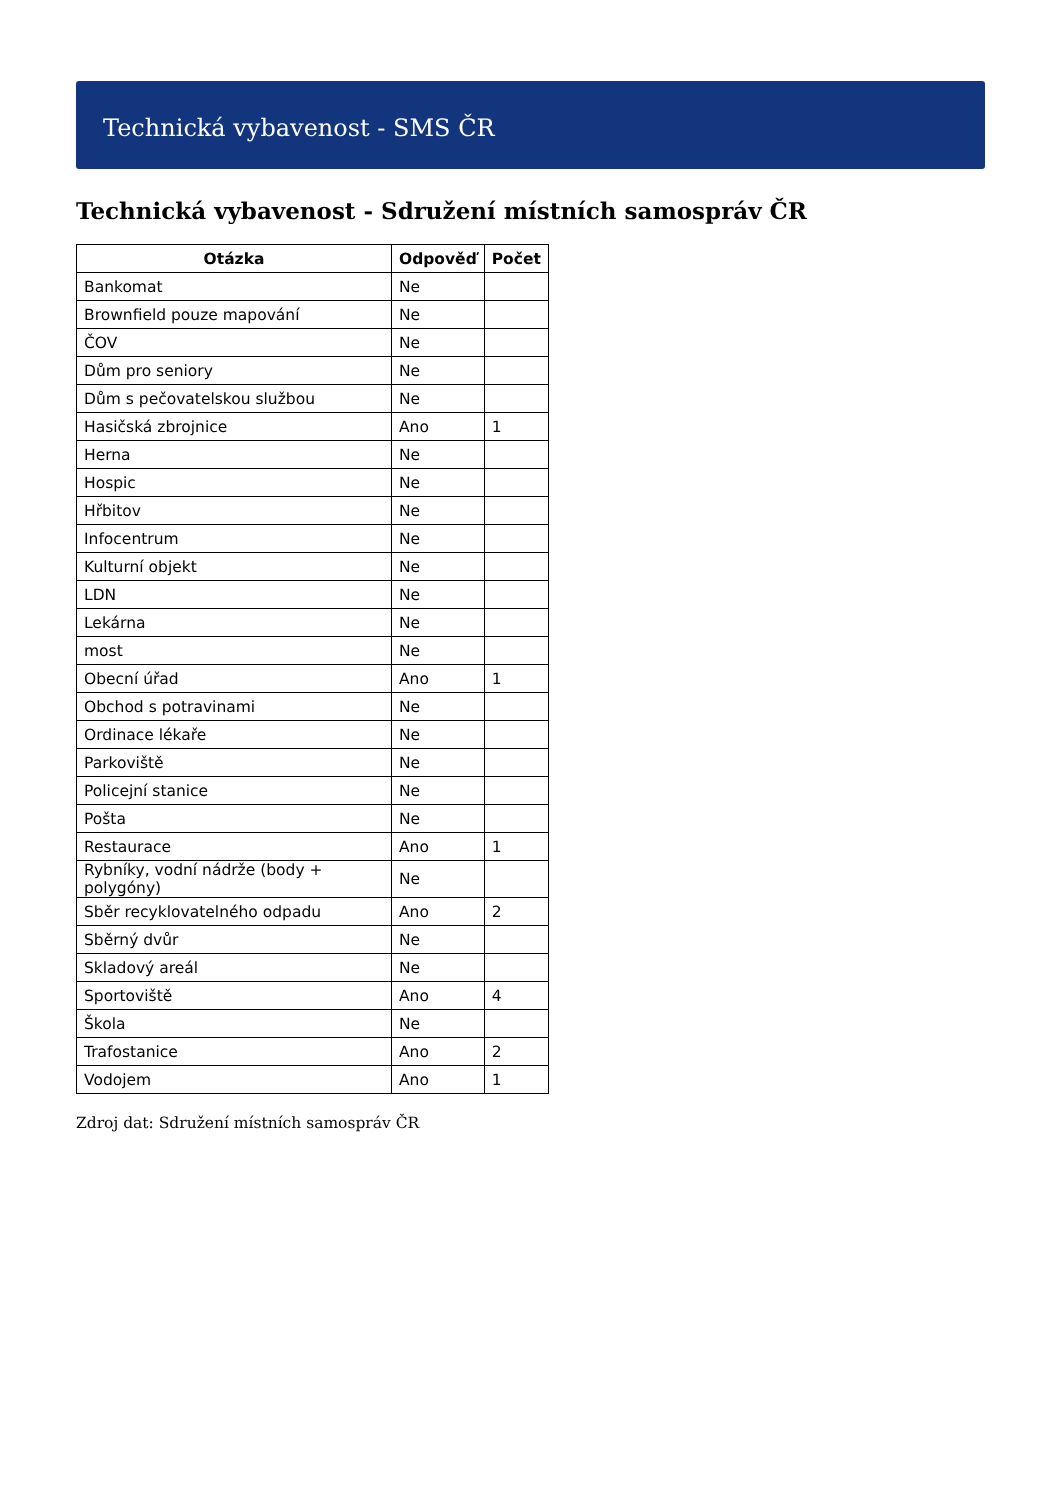Technická vybavenost - SMS ČR
Technická vybavenost - Sdružení místních samospráv ČR
| Otázka | Odpověď | Počet |
| --- | --- | --- |
| Bankomat | Ne | |
| Brownfield pouze mapování | Ne | |
| ČOV | Ne | |
| Dům pro seniory | Ne | |
| Dům s pečovatelskou službou | Ne | |
| Hasičská zbrojnice | Ano | 1 |
| Herna | Ne | |
| Hospic | Ne | |
| Hřbitov | Ne | |
| Infocentrum | Ne | |
| Kulturní objekt | Ne | |
| LDN | Ne | |
| Lekárna | Ne | |
| most | Ne | |
| Obecní úřad | Ano | 1 |
| Obchod s potravinami | Ne | |
| Ordinace lékaře | Ne | |
| Parkoviště | Ne | |
| Policejní stanice | Ne | |
| Pošta | Ne | |
| Restaurace | Ano | 1 |
| Rybníky, vodní nádrže (body + polygóny) | Ne | |
| Sběr recyklovatelného odpadu | Ano | 2 |
| Sběrný dvůr | Ne | |
| Skladový areál | Ne | |
| Sportoviště | Ano | 4 |
| Škola | Ne | |
| Trafostanice | Ano | 2 |
| Vodojem | Ano | 1 |
Zdroj dat: Sdružení místních samospráv ČR